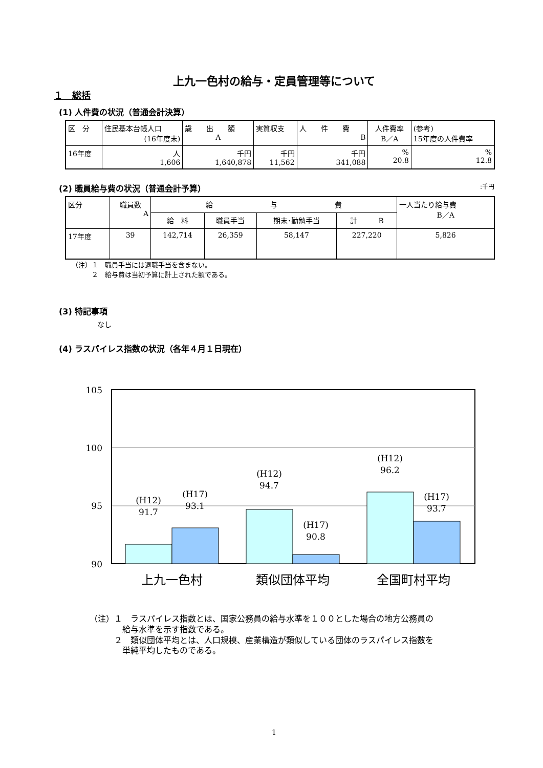上九一色村の給与・定員管理等について
１　総括
(1) 人件費の状況（普通会計決算）
| 区 分 | 住民基本台帳人口 (16年度末) | 歳 出 額 A | 実質収支 | 人 件 費 B | 人件費率 B／A | (参考) 15年度の人件費率 |
| 16年度 | 人 1,606 | 千円 1,640,878 | 千円 11,562 | 千円 341,088 | % 20.8 | % 12.8 |
(2) 職員給与費の状況（普通会計予算）:千円
| 区分 | 職員数 A | 給 与 費 | | | | 一人当たり給与費 B／A |
| | | 給 料 | 職員手当 | 期末･勤勉手当 | 計 B | |
| 17年度 | 39 | 142,714 | 26,359 | 58,147 | 227,220 | 5,826 |
（注）１　職員手当には退職手当を含まない。
　　　２　給与費は当初予算に計上された額である。
(3) 特記事項
なし
(4) ラスパイレス指数の状況（各年４月１日現在）
105
100
95
90
(H12)
91.7
(H17)
93.1
(H12)
94.7
(H17)
90.8
(H12)
96.2
(H17)
93.7
上九一色村
類似団体平均
全国町村平均
（注）１　ラスパイレス指数とは、国家公務員の給与水準を１００とした場合の地方公務員の
　　　　給与水準を示す指数である。
　　　２　類似団体平均とは、人口規模、産業構造が類似している団体のラスパイレス指数を
　　　　単純平均したものである。
1